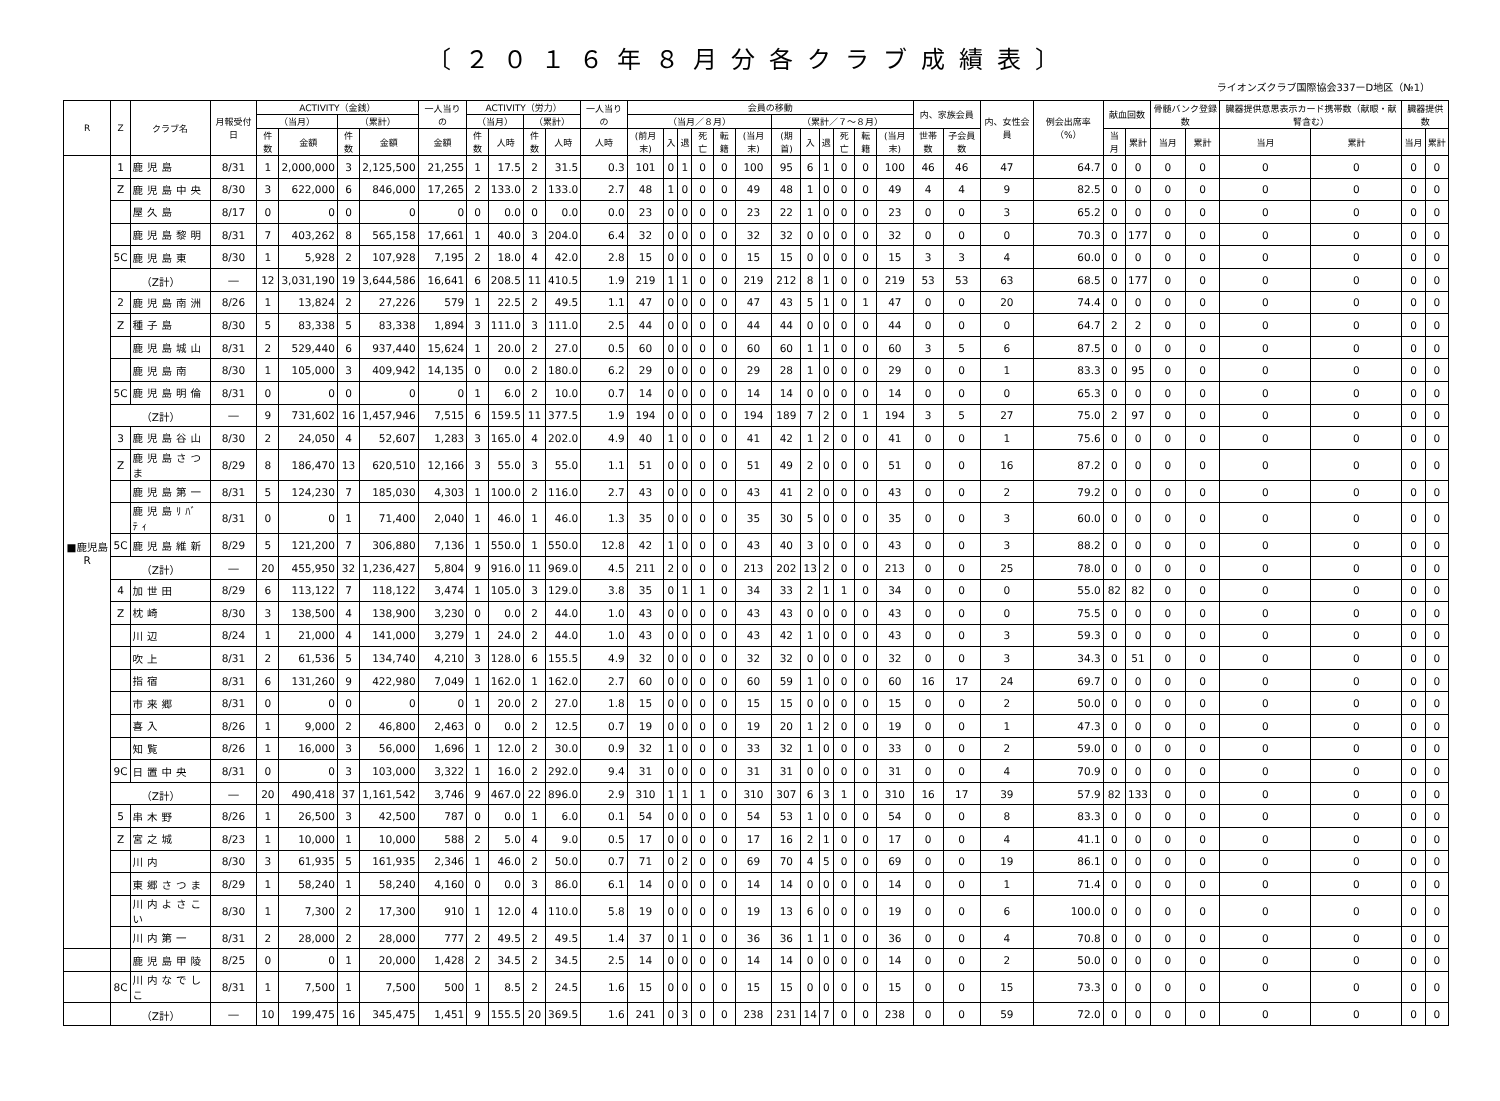〔２０１６年８月分各クラブ成績表〕
ライオンズクラブ国際協会337ーD地区（№1）
| R | Z | クラブ名 | 月報受付日 | ACTIVITY（金銭） | | | | 一人当りの | ACTIVITY（労力） | | | | 一人当りの | 会員の移動 | | | | | | | | | | | | 内、家族会員 | | 内、女性会員 | 例会出席率（%） | 献血回数 | | 骨髄バンク登録数 | | 臓器提供意思表示カード携帯数（献眼・献腎含む） | | 臓器提供数 | |
| --- | --- | --- | --- | --- | --- | --- | --- | --- | --- | --- | --- | --- | --- | --- | --- | --- | --- | --- | --- | --- | --- | --- | --- | --- | --- | --- | --- | --- | --- | --- | --- | --- | --- | --- | --- | --- | --- |
| | | | | （当月） | | （累計） | | | （当月） | | （累計） | | | （当月／８月） | | | | | | （累計／７～８月） | | | | | | | | | | | | | | | | | |
| | | | | 件数 | 金額 | 件数 | 金額 | 金額 | 件数 | 人時 | 件数 | 人時 | 人時 | (前月末) | 入 | 退 | 死亡 | 転籍 | (当月末) | (期首) | 入 | 退 | 死亡 | 転籍 | (当月末) | 世帯数 | 子会員数 | | | 当月 | 累計 | 当月 | 累計 | 当月 | 累計 | 当月 | 累計 |
| ■鹿児島R | 1 | 鹿児島 | 8/31 | 1 | 2,000,000 | 3 | 2,125,500 | 21,255 | 1 | 17.5 | 2 | 31.5 | 0.3 | 101 | 0 | 1 | 0 | 0 | 100 | 95 | 6 | 1 | 0 | 0 | 100 | 46 | 46 | 47 | 64.7 | 0 | 0 | 0 | 0 | 0 | 0 | 0 | 0 |
| | Z | 鹿児島中央 | 8/30 | 3 | 622,000 | 6 | 846,000 | 17,265 | 2 | 133.0 | 2 | 133.0 | 2.7 | 48 | 1 | 0 | 0 | 0 | 49 | 48 | 1 | 0 | 0 | 0 | 49 | 4 | 4 | 9 | 82.5 | 0 | 0 | 0 | 0 | 0 | 0 | 0 | 0 |
| | | 屋久島 | 8/17 | 0 | 0 | 0 | 0 | 0 | 0 | 0.0 | 0 | 0.0 | 0.0 | 23 | 0 | 0 | 0 | 0 | 23 | 22 | 1 | 0 | 0 | 0 | 23 | 0 | 0 | 3 | 65.2 | 0 | 0 | 0 | 0 | 0 | 0 | 0 | 0 |
| | | 鹿児島黎明 | 8/31 | 7 | 403,262 | 8 | 565,158 | 17,661 | 1 | 40.0 | 3 | 204.0 | 6.4 | 32 | 0 | 0 | 0 | 0 | 32 | 32 | 0 | 0 | 0 | 0 | 32 | 0 | 0 | 0 | 70.3 | 0 | 177 | 0 | 0 | 0 | 0 | 0 | 0 |
| | 5C | 鹿児島東 | 8/30 | 1 | 5,928 | 2 | 107,928 | 7,195 | 2 | 18.0 | 4 | 42.0 | 2.8 | 15 | 0 | 0 | 0 | 0 | 15 | 15 | 0 | 0 | 0 | 0 | 15 | 3 | 3 | 4 | 60.0 | 0 | 0 | 0 | 0 | 0 | 0 | 0 | 0 |
| | （Z計） | | ― | 12 | 3,031,190 | 19 | 3,644,586 | 16,641 | 6 | 208.5 | 11 | 410.5 | 1.9 | 219 | 1 | 1 | 0 | 0 | 219 | 212 | 8 | 1 | 0 | 0 | 219 | 53 | 53 | 63 | 68.5 | 0 | 177 | 0 | 0 | 0 | 0 | 0 | 0 |
| | 2 | 鹿児島南洲 | 8/26 | 1 | 13,824 | 2 | 27,226 | 579 | 1 | 22.5 | 2 | 49.5 | 1.1 | 47 | 0 | 0 | 0 | 0 | 47 | 43 | 5 | 1 | 0 | 1 | 47 | 0 | 0 | 20 | 74.4 | 0 | 0 | 0 | 0 | 0 | 0 | 0 | 0 |
| | Z | 種子島 | 8/30 | 5 | 83,338 | 5 | 83,338 | 1,894 | 3 | 111.0 | 3 | 111.0 | 2.5 | 44 | 0 | 0 | 0 | 0 | 44 | 44 | 0 | 0 | 0 | 0 | 44 | 0 | 0 | 0 | 64.7 | 2 | 2 | 0 | 0 | 0 | 0 | 0 | 0 |
| | | 鹿児島城山 | 8/31 | 2 | 529,440 | 6 | 937,440 | 15,624 | 1 | 20.0 | 2 | 27.0 | 0.5 | 60 | 0 | 0 | 0 | 0 | 60 | 60 | 1 | 1 | 0 | 0 | 60 | 3 | 5 | 6 | 87.5 | 0 | 0 | 0 | 0 | 0 | 0 | 0 | 0 |
| | | 鹿児島南 | 8/30 | 1 | 105,000 | 3 | 409,942 | 14,135 | 0 | 0.0 | 2 | 180.0 | 6.2 | 29 | 0 | 0 | 0 | 0 | 29 | 28 | 1 | 0 | 0 | 0 | 29 | 0 | 0 | 1 | 83.3 | 0 | 95 | 0 | 0 | 0 | 0 | 0 | 0 |
| | 5C | 鹿児島明倫 | 8/31 | 0 | 0 | 0 | 0 | 0 | 1 | 6.0 | 2 | 10.0 | 0.7 | 14 | 0 | 0 | 0 | 0 | 14 | 14 | 0 | 0 | 0 | 0 | 14 | 0 | 0 | 0 | 65.3 | 0 | 0 | 0 | 0 | 0 | 0 | 0 | 0 |
| | （Z計） | | ― | 9 | 731,602 | 16 | 1,457,946 | 7,515 | 6 | 159.5 | 11 | 377.5 | 1.9 | 194 | 0 | 0 | 0 | 0 | 194 | 189 | 7 | 2 | 0 | 1 | 194 | 3 | 5 | 27 | 75.0 | 2 | 97 | 0 | 0 | 0 | 0 | 0 | 0 |
| | 3 | 鹿児島谷山 | 8/30 | 2 | 24,050 | 4 | 52,607 | 1,283 | 3 | 165.0 | 4 | 202.0 | 4.9 | 40 | 1 | 0 | 0 | 0 | 41 | 42 | 1 | 2 | 0 | 0 | 41 | 0 | 0 | 1 | 75.6 | 0 | 0 | 0 | 0 | 0 | 0 | 0 | 0 |
| | Z | 鹿児島さつま | 8/29 | 8 | 186,470 | 13 | 620,510 | 12,166 | 3 | 55.0 | 3 | 55.0 | 1.1 | 51 | 0 | 0 | 0 | 0 | 51 | 49 | 2 | 0 | 0 | 0 | 51 | 0 | 0 | 16 | 87.2 | 0 | 0 | 0 | 0 | 0 | 0 | 0 | 0 |
| | | 鹿児島第一 | 8/31 | 5 | 124,230 | 7 | 185,030 | 4,303 | 1 | 100.0 | 2 | 116.0 | 2.7 | 43 | 0 | 0 | 0 | 0 | 43 | 41 | 2 | 0 | 0 | 0 | 43 | 0 | 0 | 2 | 79.2 | 0 | 0 | 0 | 0 | 0 | 0 | 0 | 0 |
| | | 鹿児島ﾘﾊﾞﾃｨ | 8/31 | 0 | 0 | 1 | 71,400 | 2,040 | 1 | 46.0 | 1 | 46.0 | 1.3 | 35 | 0 | 0 | 0 | 0 | 35 | 30 | 5 | 0 | 0 | 0 | 35 | 0 | 0 | 3 | 60.0 | 0 | 0 | 0 | 0 | 0 | 0 | 0 | 0 |
| | 5C | 鹿児島維新 | 8/29 | 5 | 121,200 | 7 | 306,880 | 7,136 | 1 | 550.0 | 1 | 550.0 | 12.8 | 42 | 1 | 0 | 0 | 0 | 43 | 40 | 3 | 0 | 0 | 0 | 43 | 0 | 0 | 3 | 88.2 | 0 | 0 | 0 | 0 | 0 | 0 | 0 | 0 |
| | （Z計） | | ― | 20 | 455,950 | 32 | 1,236,427 | 5,804 | 9 | 916.0 | 11 | 969.0 | 4.5 | 211 | 2 | 0 | 0 | 0 | 213 | 202 | 13 | 2 | 0 | 0 | 213 | 0 | 0 | 25 | 78.0 | 0 | 0 | 0 | 0 | 0 | 0 | 0 | 0 |
| | 4 | 加世田 | 8/29 | 6 | 113,122 | 7 | 118,122 | 3,474 | 1 | 105.0 | 3 | 129.0 | 3.8 | 35 | 0 | 1 | 1 | 0 | 34 | 33 | 2 | 1 | 1 | 0 | 34 | 0 | 0 | 0 | 55.0 | 82 | 82 | 0 | 0 | 0 | 0 | 0 | 0 |
| | Z | 枕崎 | 8/30 | 3 | 138,500 | 4 | 138,900 | 3,230 | 0 | 0.0 | 2 | 44.0 | 1.0 | 43 | 0 | 0 | 0 | 0 | 43 | 43 | 0 | 0 | 0 | 0 | 43 | 0 | 0 | 0 | 75.5 | 0 | 0 | 0 | 0 | 0 | 0 | 0 | 0 |
| | | 川辺 | 8/24 | 1 | 21,000 | 4 | 141,000 | 3,279 | 1 | 24.0 | 2 | 44.0 | 1.0 | 43 | 0 | 0 | 0 | 0 | 43 | 42 | 1 | 0 | 0 | 0 | 43 | 0 | 0 | 3 | 59.3 | 0 | 0 | 0 | 0 | 0 | 0 | 0 | 0 |
| | | 吹上 | 8/31 | 2 | 61,536 | 5 | 134,740 | 4,210 | 3 | 128.0 | 6 | 155.5 | 4.9 | 32 | 0 | 0 | 0 | 0 | 32 | 32 | 0 | 0 | 0 | 0 | 32 | 0 | 0 | 3 | 34.3 | 0 | 51 | 0 | 0 | 0 | 0 | 0 | 0 |
| | | 指宿 | 8/31 | 6 | 131,260 | 9 | 422,980 | 7,049 | 1 | 162.0 | 1 | 162.0 | 2.7 | 60 | 0 | 0 | 0 | 0 | 60 | 59 | 1 | 0 | 0 | 0 | 60 | 16 | 17 | 24 | 69.7 | 0 | 0 | 0 | 0 | 0 | 0 | 0 | 0 |
| | | 市来郷 | 8/31 | 0 | 0 | 0 | 0 | 0 | 1 | 20.0 | 2 | 27.0 | 1.8 | 15 | 0 | 0 | 0 | 0 | 15 | 15 | 0 | 0 | 0 | 0 | 15 | 0 | 0 | 2 | 50.0 | 0 | 0 | 0 | 0 | 0 | 0 | 0 | 0 |
| | | 喜入 | 8/26 | 1 | 9,000 | 2 | 46,800 | 2,463 | 0 | 0.0 | 2 | 12.5 | 0.7 | 19 | 0 | 0 | 0 | 0 | 19 | 20 | 1 | 2 | 0 | 0 | 19 | 0 | 0 | 1 | 47.3 | 0 | 0 | 0 | 0 | 0 | 0 | 0 | 0 |
| | | 知覧 | 8/26 | 1 | 16,000 | 3 | 56,000 | 1,696 | 1 | 12.0 | 2 | 30.0 | 0.9 | 32 | 1 | 0 | 0 | 0 | 33 | 32 | 1 | 0 | 0 | 0 | 33 | 0 | 0 | 2 | 59.0 | 0 | 0 | 0 | 0 | 0 | 0 | 0 | 0 |
| | 9C | 日置中央 | 8/31 | 0 | 0 | 3 | 103,000 | 3,322 | 1 | 16.0 | 2 | 292.0 | 9.4 | 31 | 0 | 0 | 0 | 0 | 31 | 31 | 0 | 0 | 0 | 0 | 31 | 0 | 0 | 4 | 70.9 | 0 | 0 | 0 | 0 | 0 | 0 | 0 | 0 |
| | （Z計） | | ― | 20 | 490,418 | 37 | 1,161,542 | 3,746 | 9 | 467.0 | 22 | 896.0 | 2.9 | 310 | 1 | 1 | 1 | 0 | 310 | 307 | 6 | 3 | 1 | 0 | 310 | 16 | 17 | 39 | 57.9 | 82 | 133 | 0 | 0 | 0 | 0 | 0 | 0 |
| | 5 | 串木野 | 8/26 | 1 | 26,500 | 3 | 42,500 | 787 | 0 | 0.0 | 1 | 6.0 | 0.1 | 54 | 0 | 0 | 0 | 0 | 54 | 53 | 1 | 0 | 0 | 0 | 54 | 0 | 0 | 8 | 83.3 | 0 | 0 | 0 | 0 | 0 | 0 | 0 | 0 |
| | Z | 宮之城 | 8/23 | 1 | 10,000 | 1 | 10,000 | 588 | 2 | 5.0 | 4 | 9.0 | 0.5 | 17 | 0 | 0 | 0 | 0 | 17 | 16 | 2 | 1 | 0 | 0 | 17 | 0 | 0 | 4 | 41.1 | 0 | 0 | 0 | 0 | 0 | 0 | 0 | 0 |
| | | 川内 | 8/30 | 3 | 61,935 | 5 | 161,935 | 2,346 | 1 | 46.0 | 2 | 50.0 | 0.7 | 71 | 0 | 2 | 0 | 0 | 69 | 70 | 4 | 5 | 0 | 0 | 69 | 0 | 0 | 19 | 86.1 | 0 | 0 | 0 | 0 | 0 | 0 | 0 | 0 |
| | | 東郷さつま | 8/29 | 1 | 58,240 | 1 | 58,240 | 4,160 | 0 | 0.0 | 3 | 86.0 | 6.1 | 14 | 0 | 0 | 0 | 0 | 14 | 14 | 0 | 0 | 0 | 0 | 14 | 0 | 0 | 1 | 71.4 | 0 | 0 | 0 | 0 | 0 | 0 | 0 | 0 |
| | | 川内よさこい | 8/30 | 1 | 7,300 | 2 | 17,300 | 910 | 1 | 12.0 | 4 | 110.0 | 5.8 | 19 | 0 | 0 | 0 | 0 | 19 | 13 | 6 | 0 | 0 | 0 | 19 | 0 | 0 | 6 | 100.0 | 0 | 0 | 0 | 0 | 0 | 0 | 0 | 0 |
| | | 川内第一 | 8/31 | 2 | 28,000 | 2 | 28,000 | 777 | 2 | 49.5 | 2 | 49.5 | 1.4 | 37 | 0 | 1 | 0 | 0 | 36 | 36 | 1 | 1 | 0 | 0 | 36 | 0 | 0 | 4 | 70.8 | 0 | 0 | 0 | 0 | 0 | 0 | 0 | 0 |
| | | 鹿児島甲陵 | 8/25 | 0 | 0 | 1 | 20,000 | 1,428 | 2 | 34.5 | 2 | 34.5 | 2.5 | 14 | 0 | 0 | 0 | 0 | 14 | 14 | 0 | 0 | 0 | 0 | 14 | 0 | 0 | 2 | 50.0 | 0 | 0 | 0 | 0 | 0 | 0 | 0 | 0 |
| | 8C | 川内なでしこ | 8/31 | 1 | 7,500 | 1 | 7,500 | 500 | 1 | 8.5 | 2 | 24.5 | 1.6 | 15 | 0 | 0 | 0 | 0 | 15 | 15 | 0 | 0 | 0 | 0 | 15 | 0 | 0 | 15 | 73.3 | 0 | 0 | 0 | 0 | 0 | 0 | 0 | 0 |
| | （Z計） | | ― | 10 | 199,475 | 16 | 345,475 | 1,451 | 9 | 155.5 | 20 | 369.5 | 1.6 | 241 | 0 | 3 | 0 | 0 | 238 | 231 | 14 | 7 | 0 | 0 | 238 | 0 | 0 | 59 | 72.0 | 0 | 0 | 0 | 0 | 0 | 0 | 0 | 0 |